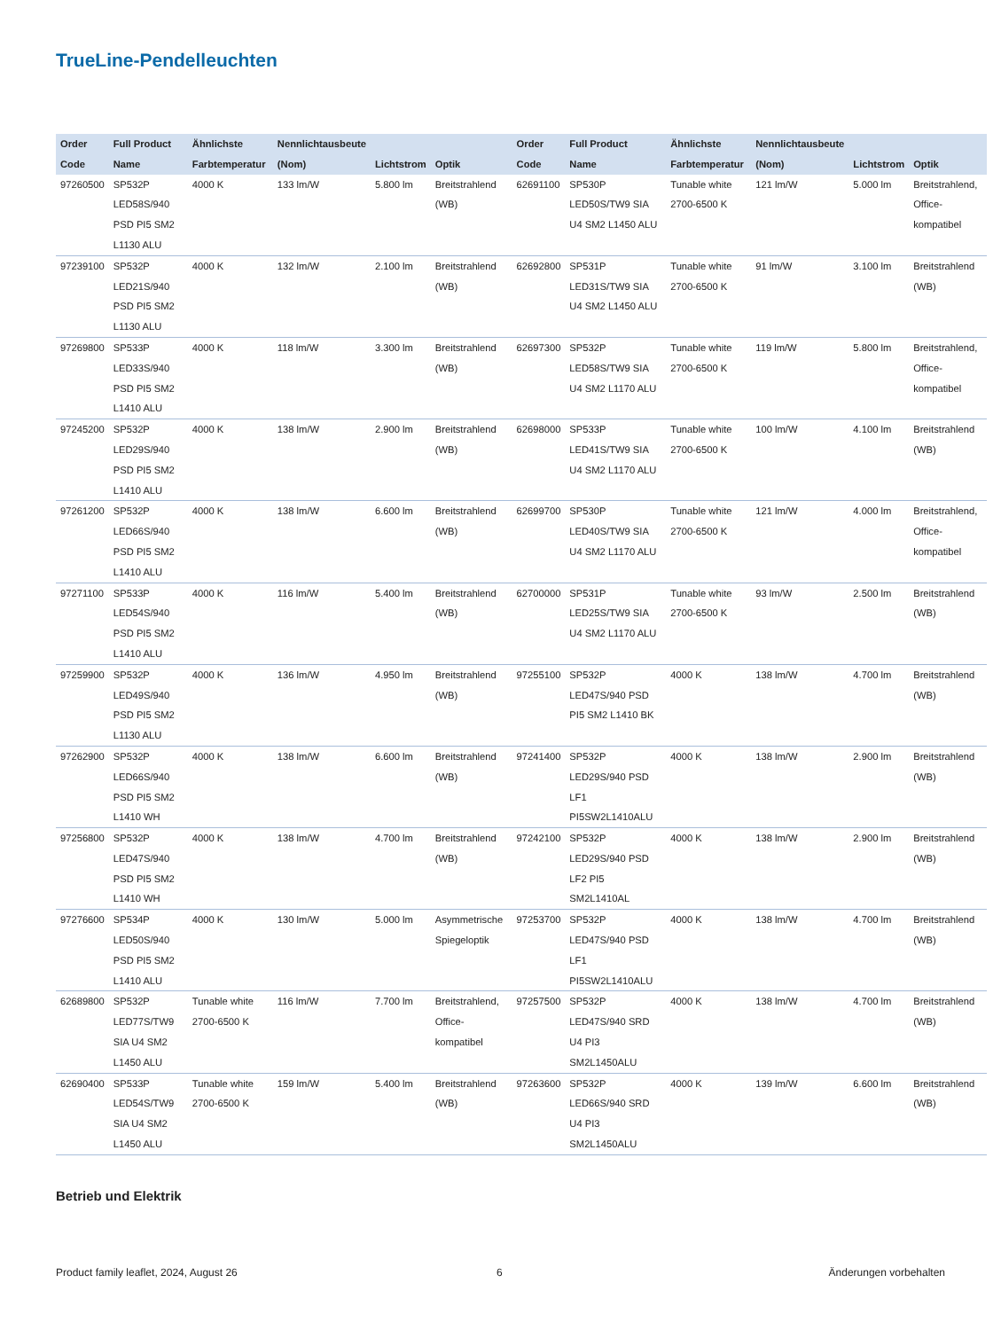TrueLine-Pendelleuchten
| Order Code | Full Product Name | Ähnlichste Farbtemperatur | Nennlichtausbeute (Nom) | Lichtstrom | Optik | Order Code | Full Product Name | Ähnlichste Farbtemperatur | Nennlichtausbeute (Nom) | Lichtstrom | Optik |
| --- | --- | --- | --- | --- | --- | --- | --- | --- | --- | --- | --- |
| 97260500 | SP532P LED58S/940 PSD PI5 SM2 L1130 ALU | 4000 K | 133 lm/W | 5.800 lm | Breitstrahlend (WB) | 62691100 | SP530P LED50S/TW9 SIA U4 SM2 L1450 ALU | Tunable white 2700-6500 K | 121 lm/W | 5.000 lm | Breitstrahlend, Office-kompatibel |
| 97239100 | SP532P LED21S/940 PSD PI5 SM2 L1130 ALU | 4000 K | 132 lm/W | 2.100 lm | Breitstrahlend (WB) | 62692800 | SP531P LED31S/TW9 SIA U4 SM2 L1450 ALU | Tunable white 2700-6500 K | 91 lm/W | 3.100 lm | Breitstrahlend (WB) |
| 97269800 | SP533P LED33S/940 PSD PI5 SM2 L1410 ALU | 4000 K | 118 lm/W | 3.300 lm | Breitstrahlend (WB) | 62697300 | SP532P LED58S/TW9 SIA U4 SM2 L1170 ALU | Tunable white 2700-6500 K | 119 lm/W | 5.800 lm | Breitstrahlend, Office-kompatibel |
| 97245200 | SP532P LED29S/940 PSD PI5 SM2 L1410 ALU | 4000 K | 138 lm/W | 2.900 lm | Breitstrahlend (WB) | 62698000 | SP533P LED41S/TW9 SIA U4 SM2 L1170 ALU | Tunable white 2700-6500 K | 100 lm/W | 4.100 lm | Breitstrahlend (WB) |
| 97261200 | SP532P LED66S/940 PSD PI5 SM2 L1410 ALU | 4000 K | 138 lm/W | 6.600 lm | Breitstrahlend (WB) | 62699700 | SP530P LED40S/TW9 SIA U4 SM2 L1170 ALU | Tunable white 2700-6500 K | 121 lm/W | 4.000 lm | Breitstrahlend, Office-kompatibel |
| 97271100 | SP533P LED54S/940 PSD PI5 SM2 L1410 ALU | 4000 K | 116 lm/W | 5.400 lm | Breitstrahlend (WB) | 62700000 | SP531P LED25S/TW9 SIA U4 SM2 L1170 ALU | Tunable white 2700-6500 K | 93 lm/W | 2.500 lm | Breitstrahlend (WB) |
| 97259900 | SP532P LED49S/940 PSD PI5 SM2 L1130 ALU | 4000 K | 136 lm/W | 4.950 lm | Breitstrahlend (WB) | 97255100 | SP532P LED47S/940 PSD PI5 SM2 L1410 BK | 4000 K | 138 lm/W | 4.700 lm | Breitstrahlend (WB) |
| 97262900 | SP532P LED66S/940 PSD PI5 SM2 L1410 WH | 4000 K | 138 lm/W | 6.600 lm | Breitstrahlend (WB) | 97241400 | SP532P LED29S/940 PSD LF1 PI5SW2L1410ALU | 4000 K | 138 lm/W | 2.900 lm | Breitstrahlend (WB) |
| 97256800 | SP532P LED47S/940 PSD PI5 SM2 L1410 WH | 4000 K | 138 lm/W | 4.700 lm | Breitstrahlend (WB) | 97242100 | SP532P LED29S/940 PSD LF2 PI5 SM2L1410AL | 4000 K | 138 lm/W | 2.900 lm | Breitstrahlend (WB) |
| 97276600 | SP534P LED50S/940 PSD PI5 SM2 L1410 ALU | 4000 K | 130 lm/W | 5.000 lm | Asymmetrische Spiegeloptik | 97253700 | SP532P LED47S/940 PSD LF1 PI5SW2L1410ALU | 4000 K | 138 lm/W | 4.700 lm | Breitstrahlend (WB) |
| 62689800 | SP532P LED77S/TW9 SIA U4 SM2 L1450 ALU | Tunable white 2700-6500 K | 116 lm/W | 7.700 lm | Breitstrahlend, Office-kompatibel | 97257500 | SP532P LED47S/940 SRD U4 PI3 SM2L1450ALU | 4000 K | 138 lm/W | 4.700 lm | Breitstrahlend (WB) |
| 62690400 | SP533P LED54S/TW9 SIA U4 SM2 L1450 ALU | Tunable white 2700-6500 K | 159 lm/W | 5.400 lm | Breitstrahlend (WB) | 97263600 | SP532P LED66S/940 SRD U4 PI3 SM2L1450ALU | 4000 K | 139 lm/W | 6.600 lm | Breitstrahlend (WB) |
Betrieb und Elektrik
Product family leaflet, 2024, August 26
6 Änderungen vorbehalten